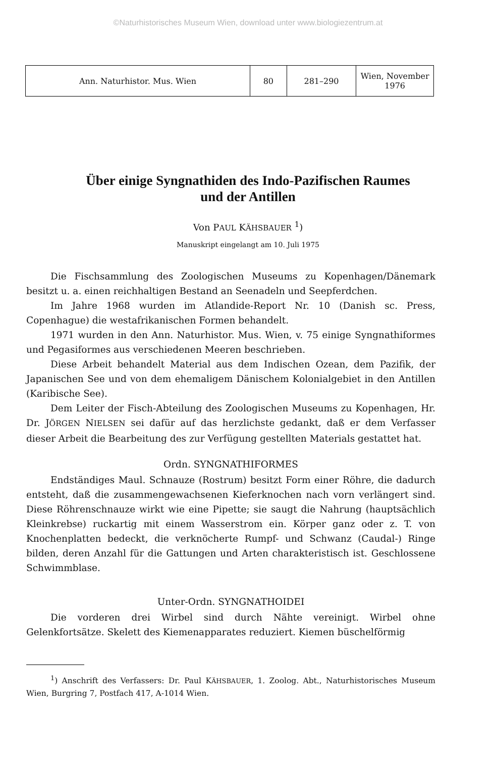©Naturhistorisches Museum Wien, download unter www.biologiezentrum.at
| Ann. Naturhistor. Mus. Wien | 80 | 281–290 | Wien, November 1976 |
Über einige Syngnathiden des Indo-Pazifischen Raumes
und der Antillen
Von PAUL KÄHSBAUER <sup>1</sup>)
Manuskript eingelangt am 10. Juli 1975
Die Fischsammlung des Zoologischen Museums zu Kopenhagen/Dänemark besitzt u. a. einen reichhaltigen Bestand an Seenadeln und Seepferdchen.
Im Jahre 1968 wurden im Atlandide-Report Nr. 10 (Danish sc. Press, Copenhague) die westafrikanischen Formen behandelt.
1971 wurden in den Ann. Naturhistor. Mus. Wien, v. 75 einige Syngnathiformes und Pegasiformes aus verschiedenen Meeren beschrieben.
Diese Arbeit behandelt Material aus dem Indischen Ozean, dem Pazifik, der Japanischen See und von dem ehemaligem Dänischem Kolonialgebiet in den Antillen (Karibische See).
Dem Leiter der Fisch-Abteilung des Zoologischen Museums zu Kopenhagen, Hr. Dr. JÖRGEN NIELSEN sei dafür auf das herzlichste gedankt, daß er dem Verfasser dieser Arbeit die Bearbeitung des zur Verfügung gestellten Materials gestattet hat.
Ordn. SYNGNATHIFORMES
Endständiges Maul. Schnauze (Rostrum) besitzt Form einer Röhre, die dadurch entsteht, daß die zusammengewachsenen Kieferknochen nach vorn verlängert sind. Diese Röhrenschnauze wirkt wie eine Pipette; sie saugt die Nahrung (hauptsächlich Kleinkrebse) ruckartig mit einem Wasserstrom ein. Körper ganz oder z. T. von Knochenplatten bedeckt, die verknöcherte Rumpf- und Schwanz (Caudal-) Ringe bilden, deren Anzahl für die Gattungen und Arten charakteristisch ist. Geschlossene Schwimmblase.
Unter-Ordn. SYNGNATHOIDEI
Die vorderen drei Wirbel sind durch Nähte vereinigt. Wirbel ohne Gelenkfortsätze. Skelett des Kiemenapparates reduziert. Kiemen büschelförmig
<sup>1</sup>) Anschrift des Verfassers: Dr. Paul KÄHSBAUER, 1. Zoolog. Abt., Naturhistorisches Museum Wien, Burgring 7, Postfach 417, A-1014 Wien.